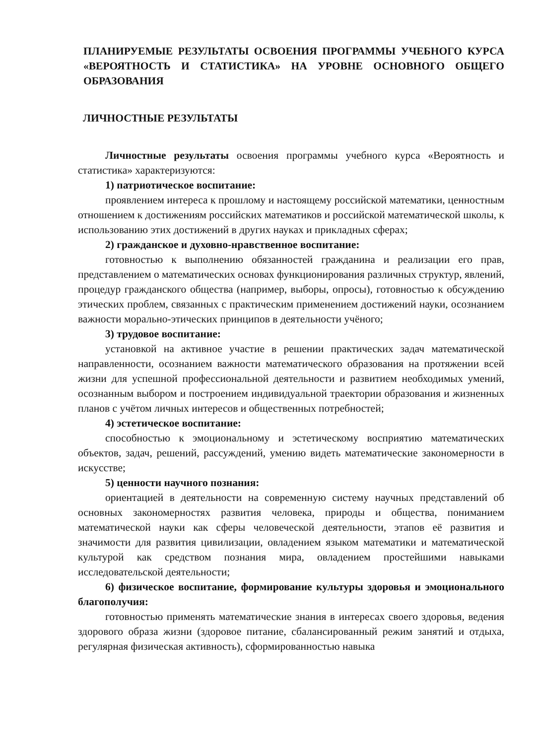ПЛАНИРУЕМЫЕ РЕЗУЛЬТАТЫ ОСВОЕНИЯ ПРОГРАММЫ УЧЕБНОГО КУРСА «ВЕРОЯТНОСТЬ И СТАТИСТИКА» НА УРОВНЕ ОСНОВНОГО ОБЩЕГО ОБРАЗОВАНИЯ
ЛИЧНОСТНЫЕ РЕЗУЛЬТАТЫ
Личностные результаты освоения программы учебного курса «Вероятность и статистика» характеризуются:
1) патриотическое воспитание:
проявлением интереса к прошлому и настоящему российской математики, ценностным отношением к достижениям российских математиков и российской математической школы, к использованию этих достижений в других науках и прикладных сферах;
2) гражданское и духовно-нравственное воспитание:
готовностью к выполнению обязанностей гражданина и реализации его прав, представлением о математических основах функционирования различных структур, явлений, процедур гражданского общества (например, выборы, опросы), готовностью к обсуждению этических проблем, связанных с практическим применением достижений науки, осознанием важности морально-этических принципов в деятельности учёного;
3) трудовое воспитание:
установкой на активное участие в решении практических задач математической направленности, осознанием важности математического образования на протяжении всей жизни для успешной профессиональной деятельности и развитием необходимых умений, осознанным выбором и построением индивидуальной траектории образования и жизненных планов с учётом личных интересов и общественных потребностей;
4) эстетическое воспитание:
способностью к эмоциональному и эстетическому восприятию математических объектов, задач, решений, рассуждений, умению видеть математические закономерности в искусстве;
5) ценности научного познания:
ориентацией в деятельности на современную систему научных представлений об основных закономерностях развития человека, природы и общества, пониманием математической науки как сферы человеческой деятельности, этапов её развития и значимости для развития цивилизации, овладением языком математики и математической культурой как средством познания мира, овладением простейшими навыками исследовательской деятельности;
6) физическое воспитание, формирование культуры здоровья и эмоционального благополучия:
готовностью применять математические знания в интересах своего здоровья, ведения здорового образа жизни (здоровое питание, сбалансированный режим занятий и отдыха, регулярная физическая активность), сформированностью навыка